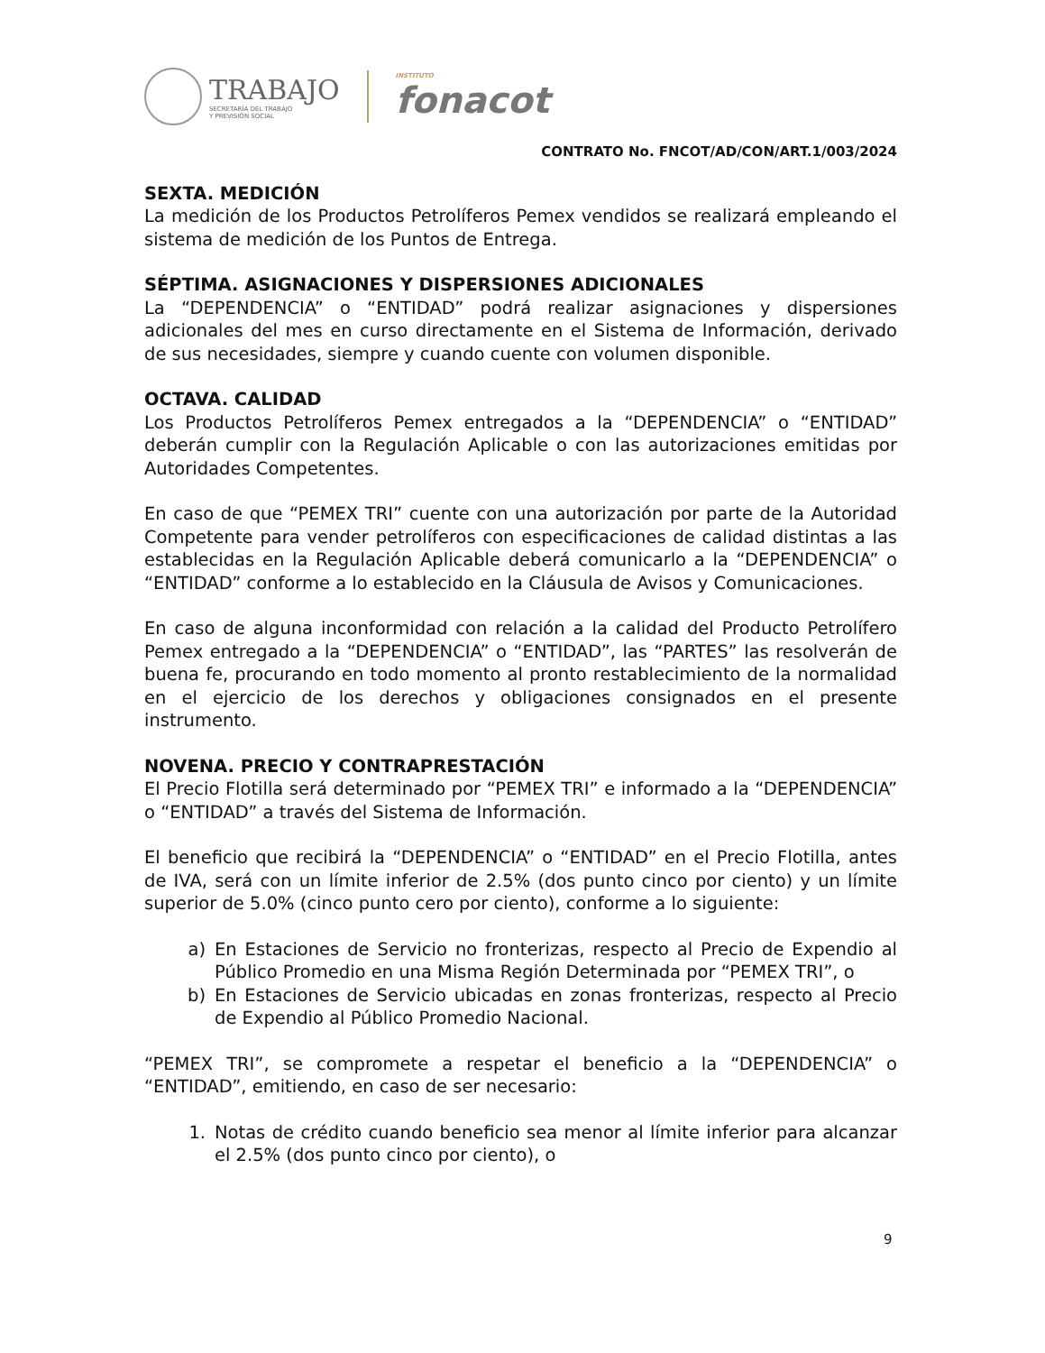TRABAJO
SECRETARÍA DEL TRABAJO
Y PREVISIÓN SOCIAL
INSTITUTO
fonacot
CONTRATO No. FNCOT/AD/CON/ART.1/003/2024
SEXTA. MEDICIÓN
La medición de los Productos Petrolíferos Pemex vendidos se realizará empleando el sistema de medición de los Puntos de Entrega.
SÉPTIMA. ASIGNACIONES Y DISPERSIONES ADICIONALES
La “DEPENDENCIA” o “ENTIDAD” podrá realizar asignaciones y dispersiones adicionales del mes en curso directamente en el Sistema de Información, derivado de sus necesidades, siempre y cuando cuente con volumen disponible.
OCTAVA. CALIDAD
Los Productos Petrolíferos Pemex entregados a la “DEPENDENCIA” o “ENTIDAD” deberán cumplir con la Regulación Aplicable o con las autorizaciones emitidas por Autoridades Competentes.
En caso de que “PEMEX TRI” cuente con una autorización por parte de la Autoridad Competente para vender petrolíferos con especificaciones de calidad distintas a las establecidas en la Regulación Aplicable deberá comunicarlo a la “DEPENDENCIA” o “ENTIDAD” conforme a lo establecido en la Cláusula de Avisos y Comunicaciones.
En caso de alguna inconformidad con relación a la calidad del Producto Petrolífero Pemex entregado a la “DEPENDENCIA” o “ENTIDAD”, las “PARTES” las resolverán de buena fe, procurando en todo momento al pronto restablecimiento de la normalidad en el ejercicio de los derechos y obligaciones consignados en el presente instrumento.
NOVENA. PRECIO Y CONTRAPRESTACIÓN
El Precio Flotilla será determinado por “PEMEX TRI” e informado a la “DEPENDENCIA” o “ENTIDAD” a través del Sistema de Información.
El beneficio que recibirá la “DEPENDENCIA” o “ENTIDAD” en el Precio Flotilla, antes de IVA, será con un límite inferior de 2.5% (dos punto cinco por ciento) y un límite superior de 5.0% (cinco punto cero por ciento), conforme a lo siguiente:
a) En Estaciones de Servicio no fronterizas, respecto al Precio de Expendio al Público Promedio en una Misma Región Determinada por “PEMEX TRI”, o
b) En Estaciones de Servicio ubicadas en zonas fronterizas, respecto al Precio de Expendio al Público Promedio Nacional.
“PEMEX TRI”, se compromete a respetar el beneficio a la “DEPENDENCIA” o “ENTIDAD”, emitiendo, en caso de ser necesario:
1. Notas de crédito cuando beneficio sea menor al límite inferior para alcanzar el 2.5% (dos punto cinco por ciento), o
9